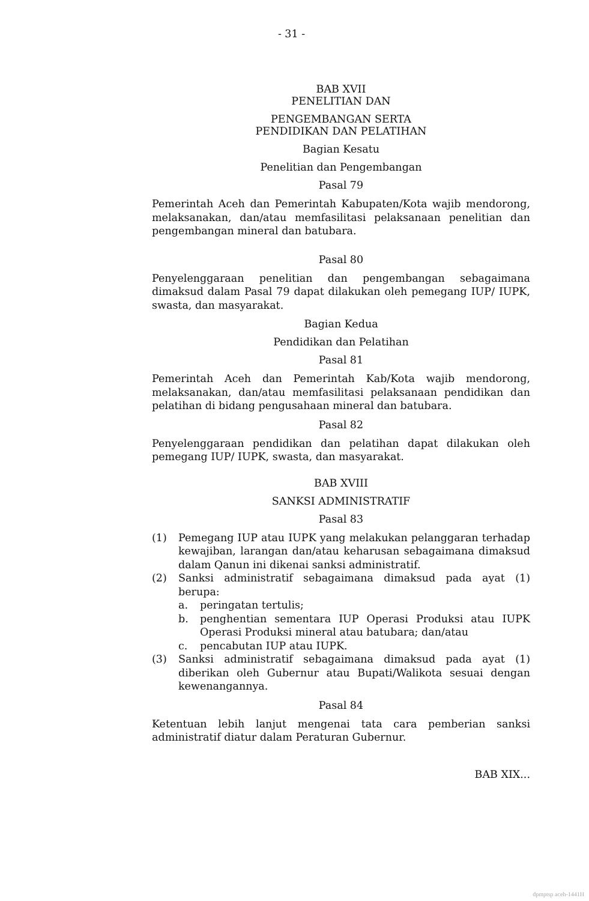- 31 -
BAB XVII
PENELITIAN DAN
PENGEMBANGAN SERTA
PENDIDIKAN DAN PELATIHAN
Bagian Kesatu
Penelitian dan Pengembangan
Pasal 79
Pemerintah Aceh dan Pemerintah Kabupaten/Kota wajib mendorong, melaksanakan, dan/atau memfasilitasi pelaksanaan penelitian dan pengembangan mineral dan batubara.
Pasal 80
Penyelenggaraan penelitian dan pengembangan sebagaimana dimaksud dalam Pasal 79 dapat dilakukan oleh pemegang IUP/ IUPK, swasta, dan masyarakat.
Bagian Kedua
Pendidikan dan Pelatihan
Pasal 81
Pemerintah Aceh dan Pemerintah Kab/Kota wajib mendorong, melaksanakan, dan/atau memfasilitasi pelaksanaan pendidikan dan pelatihan di bidang pengusahaan mineral dan batubara.
Pasal 82
Penyelenggaraan pendidikan dan pelatihan dapat dilakukan oleh pemegang IUP/ IUPK, swasta, dan masyarakat.
BAB XVIII
SANKSI ADMINISTRATIF
Pasal 83
(1) Pemegang IUP atau IUPK yang melakukan pelanggaran terhadap kewajiban, larangan dan/atau keharusan sebagaimana dimaksud dalam Qanun ini dikenai sanksi administratif.
(2) Sanksi administratif sebagaimana dimaksud pada ayat (1) berupa:
a. peringatan tertulis;
b. penghentian sementara IUP Operasi Produksi atau IUPK Operasi Produksi mineral atau batubara; dan/atau
c. pencabutan IUP atau IUPK.
(3) Sanksi administratif sebagaimana dimaksud pada ayat (1) diberikan oleh Gubernur atau Bupati/Walikota sesuai dengan kewenangannya.
Pasal 84
Ketentuan lebih lanjut mengenai tata cara pemberian sanksi administratif diatur dalam Peraturan Gubernur.
BAB XIX...
dpmptsp aceh-1441H